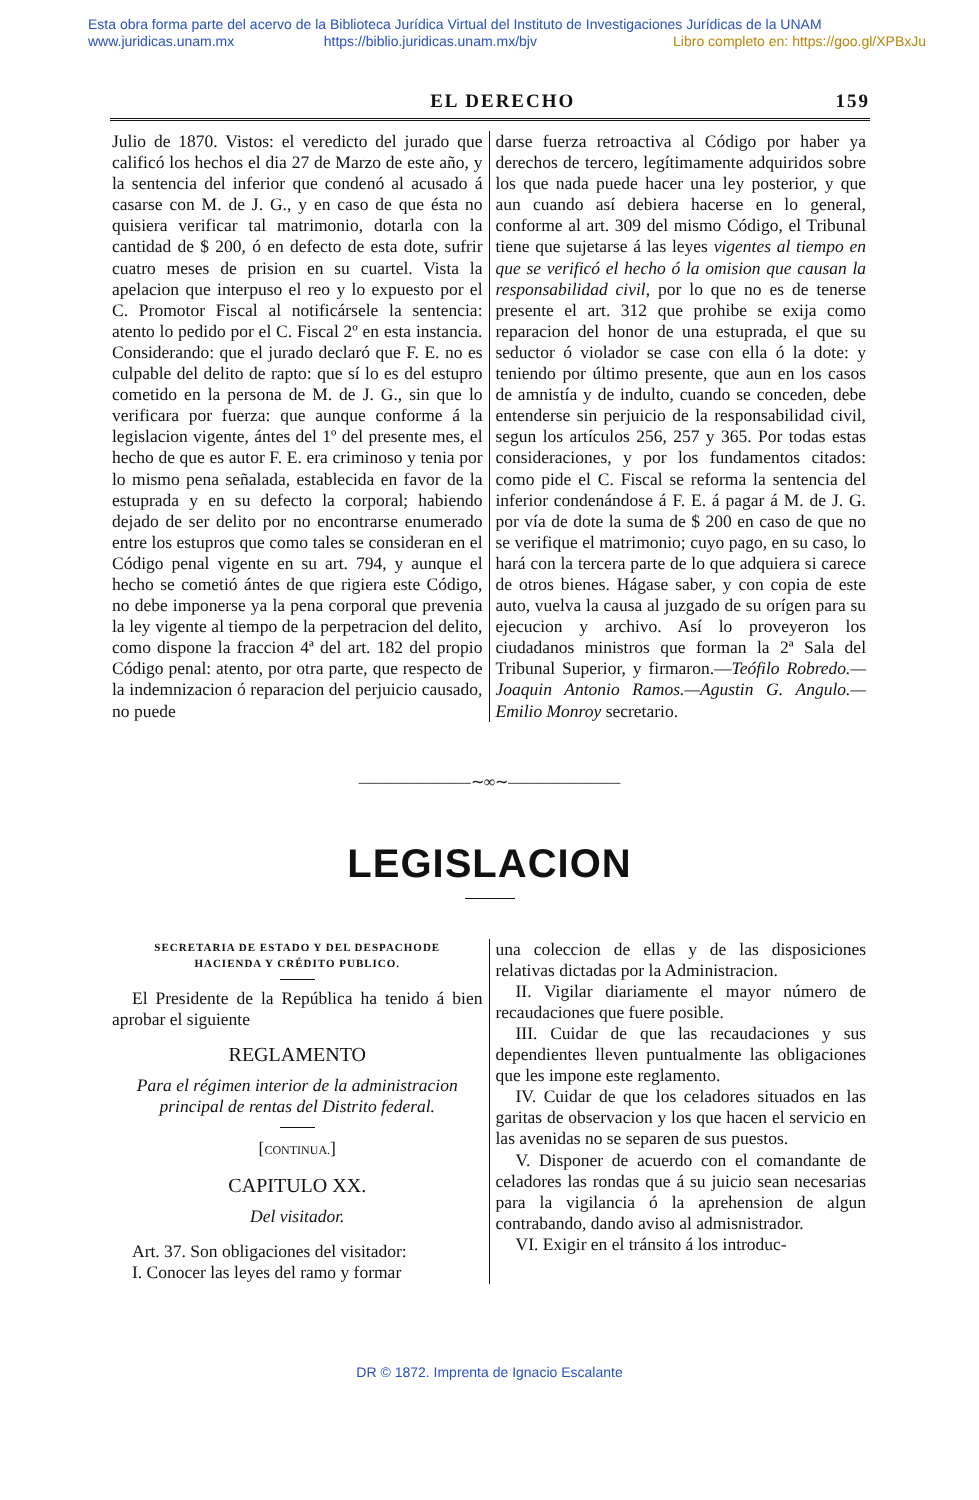Esta obra forma parte del acervo de la Biblioteca Jurídica Virtual del Instituto de Investigaciones Jurídicas de la UNAM
www.juridicas.unam.mx https://biblio.juridicas.unam.mx/bjv Libro completo en: https://goo.gl/XPBxJu
EL DERECHO 159
Julio de 1870. Vistos: el veredicto del jurado que calificó los hechos el dia 27 de Marzo de este año, y la sentencia del inferior que condenó al acusado á casarse con M. de J. G., y en caso de que ésta no quisiera verificar tal matrimonio, dotarla con la cantidad de $ 200, ó en defecto de esta dote, sufrir cuatro meses de prision en su cuartel. Vista la apelacion que interpuso el reo y lo expuesto por el C. Promotor Fiscal al notificársele la sentencia: atento lo pedido por el C. Fiscal 2º en esta instancia. Considerando: que el jurado declaró que F. E. no es culpable del delito de rapto: que sí lo es del estupro cometido en la persona de M. de J. G., sin que lo verificara por fuerza: que aunque conforme á la legislacion vigente, ántes del 1º del presente mes, el hecho de que es autor F. E. era criminoso y tenia por lo mismo pena señalada, establecida en favor de la estuprada y en su defecto la corporal; habiendo dejado de ser delito por no encontrarse enumerado entre los estupros que como tales se consideran en el Código penal vigente en su art. 794, y aunque el hecho se cometió ántes de que rigiera este Código, no debe imponerse ya la pena corporal que prevenia la ley vigente al tiempo de la perpetracion del delito, como dispone la fraccion 4ª del art. 182 del propio Código penal: atento, por otra parte, que respecto de la indemnizacion ó reparacion del perjuicio causado, no puede
darse fuerza retroactiva al Código por haber ya derechos de tercero, legítimamente adquiridos sobre los que nada puede hacer una ley posterior, y que aun cuando así debiera hacerse en lo general, conforme al art. 309 del mismo Código, el Tribunal tiene que sujetarse á las leyes vigentes al tiempo en que se verificó el hecho ó la omision que causan la responsabilidad civil, por lo que no es de tenerse presente el art. 312 que prohibe se exija como reparacion del honor de una estuprada, el que su seductor ó violador se case con ella ó la dote: y teniendo por último presente, que aun en los casos de amnistía y de indulto, cuando se conceden, debe entenderse sin perjuicio de la responsabilidad civil, segun los artículos 256, 257 y 365. Por todas estas consideraciones, y por los fundamentos citados: como pide el C. Fiscal se reforma la sentencia del inferior condenándose á F. E. á pagar á M. de J. G. por vía de dote la suma de $ 200 en caso de que no se verifique el matrimonio; cuyo pago, en su caso, lo hará con la tercera parte de lo que adquiera si carece de otros bienes. Hágase saber, y con copia de este auto, vuelva la causa al juzgado de su orígen para su ejecucion y archivo. Así lo proveyeron los ciudadanos ministros que forman la 2ª Sala del Tribunal Superior, y firmaron.—Teófilo Robredo.—Joaquin Antonio Ramos.—Agustin G. Angulo.—Emilio Monroy secretario.
———————∼∞∼———————
LEGISLACION
SECRETARIA DE ESTADO Y DEL DESPACHODE
HACIENDA Y CRÉDITO PUBLICO.
El Presidente de la República ha tenido á bien aprobar el siguiente
REGLAMENTO
Para el régimen interior de la administracion principal de rentas del Distrito federal.
[CONTINUA.]
CAPITULO XX.
Del visitador.
Art. 37. Son obligaciones del visitador:
I. Conocer las leyes del ramo y formar
una coleccion de ellas y de las disposiciones relativas dictadas por la Administracion.
II. Vigilar diariamente el mayor número de recaudaciones que fuere posible.
III. Cuidar de que las recaudaciones y sus dependientes lleven puntualmente las obligaciones que les impone este reglamento.
IV. Cuidar de que los celadores situados en las garitas de observacion y los que hacen el servicio en las avenidas no se separen de sus puestos.
V. Disponer de acuerdo con el comandante de celadores las rondas que á su juicio sean necesarias para la vigilancia ó la aprehension de algun contrabando, dando aviso al admisnistrador.
VI. Exigir en el tránsito á los introduc-
DR © 1872. Imprenta de Ignacio Escalante